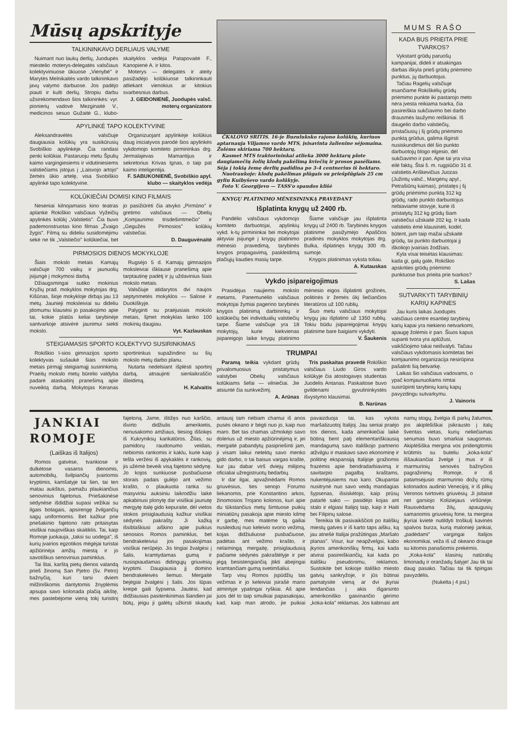Mūsų apskrityje
TALKININKAVO DERLIAUS VALYME
Nuimant nuo laukų derlių, Juodupės miestelio moterys-delegatės valsčiaus kolektyviniuose ūkiuose „Vienybė" ir Marytės Melnikaitės vardo talkininkavo javų valymo darbuose. Jos padėjo piauti ir kulti derlių. Stropiu darbu užsirekomendavo šios talkininkės: vyr. pionierių vadovė Mezginaitė V., medicinos sesuo Gužaitė G., klubo-skaityklos vedėja Patapovaitė F., Kanopienė A. ir kitos.
Moterys — delegatės ir ateity pasižadėjo kolūkiuose talkininkauti atliekant vienokius ar kitokius svarbesnius darbus.
J. GEIDONIENĖ, Juodupės valsč. moterų organizatore
APYLINKĖ TAPO KOLEKTYVINE
Aleksandravėlės valsčiuje daugiausia kolūkių yra susikūrusių Svobiškio apylinkėje. Čia randasi penki kolūkiai. Pastaruoju metu Špulių kaimo vargingiesiems ir vidutiniesiems valstiečiams įstojus į „Laisvojo artojo" žemės ūkio artelę, visa Svobiškio apylinkė tapo kolektyvine.
Organizuojant apylinkėje kolūkius daug iniciatyvos parodė šios apylinkės vykdomojo komiteto pirmininkas drg. Jermalajevas Mamantijus ir sekretorius Krivas Ignas, o taip pat kaimo inteligentija.
F. SABUKONIENĖ, Svobiškio apyl. klubo — skaityklos vedėja
KOLŪKIEČIAI DOMISI KINO FILMAIS
Neseniai kilnojamasis kino teatras aplankė Rokiškio valsčiaus Vyžeičių apylinkės kolūkį „Valstietis". Čia buvo pademonstruotas kino filmas „Žvaigo žygis". Filmą su dideliu susidomėjimu sekė ne tik „Valstiečio" kolūkiečiai, bet jo pasižiūrėti čia atvyko „Pirmūno" ir gretimo valsčiaus — Obelių „Komjaunimo trisdešimtmečio" ir „Gegužės Pirmosios" kolūkių valstiečiai.
D. Dauguvėnaitė
PIRMOSIOS DIENOS MOKYKLOJE
Šiais mokslo metais Kamajų valsčiuje 700 vaikų ir jaunuolių įsijungė į mokymosi darbą.
Džiaugsmingai sutiko mokinius Kryžių prad. mokyklos mokytojas drg. Kišūnas, šioje mokykloje dirbąs jau 13 metų. Jaunieji moksleiviai su dideliu įdomumu klausėsi jo pasakojimo apie tai, kokie platūs keliai tarybinėje santvarkoje atsivėrė jaunimui siekti mokslo.
Rugsėjo 5 d. Kamajų gimnazijos moksleiviai išklausė pranešimą apie tarptautinę padėtį ir jų uždavinius šiais mokslo metais.
Valsčiuje atidarytos dvi naujos septynmetės mokyklos — Salose ir Duokiškyje.
Palyginti su praėjusiais mokslo metais, šįmet mokyklas lanko 100 mokinių daugiau.
Vyt. Kazlauskas
STEIGIAMASIS SPORTO KOLEKTYVO SUSIRINKIMAS
Rokiškio I-sios gimnazijos sporto kolektyvas sušaukė šiais mokslo metais pirmąjį steigiamąjį susirinkimą. Praeitų mokslo metų būrelio valdyba padarė ataskaitinį pranešimą apie nuveiktą darbą. Mokytojas Keranas sportininkus supažindino su šių mokslo metų darbo planu.
Nutarta nedelsiant išplėsti sportinį darbą, atnaujinti sienlaikraščio išleidimą.
H. Kalvaitis
ČKALOVO SRITIS. 16-je Buzuluksko rajono kolūkių, kuriuos aptarnauja Viljamso vardo MTS, įsisavinta žalienine sėjomaina. Žolėms skiriama 700 hektarų.
Kasmet MTS traktorininkai atlieka 3000 hektarų plote daugiamečių žolių klodų pakėlimą kviečių ir prosos pasėliams. Sėja į tokią žemę derlių padidina po 3-4 centnerius iš hektaro.
Nuotraukoje: klodų pakėlimas plūgais su priešplūgiais 25 cm gyliu Kuibyševo vardo kolūkyje.
Foto V. Georgijevo — TASS'o spaudos klišė
KNYGŲ PLATINIMO MĖNESININKĄ PRAVEDANT
Išplatinta knygų už 2400 rb.
Pandėlio valsčiaus vykdomojo komiteto darbuotojai, apylinkių vykd. k-tų pirmininkai bei mokytojai aktyviai įsijungė į knygų platinimo mėnesio pravedimą, tarybinės knygos propagavimą, paskleidimą plačiųjų liaudies masių tarpe.
Šiame valsčiuje jau išplatinta knygų už 2400 rb. Tarybinės knygos platinime pasižymėjo Apaščios pradinės mokyklos mokytojas drg. Bulka, išplatinęs knygų 300 rb. sumoje.
Knygos platinimas vyksta toliau.
A. Kutauskas
Vykdo įsipareigojimus
Prasidėjus naujiems mokslo metams, Panemunėlio valsčiaus mokytojai žymiai pagerino tarybinės knygos platinimą darbininkų ir kolūkiečių bei individualių valstiečių tarpe. Šiame valsčiuje yra 18 mokytojų, kurie kiekvienas įsipareigojo laike knygų platinimo mėnesio eigos išplatinti grožinės, politinės ir žemės ūkį liečiančios literatūros už 100 rublių.
Šiuo metu valsčiaus mokytojai knygų jau išplatino už 1350 rublių. Tokiu būdu įsipareigojimai knygų platinime bare baigiami vykdyti.
V. Šaukenis
TRUMPAI
Paramą teikia vykdant grūdų privalomuosius pristatymus valstybei Obelių valsčiaus kolūkiams šefai — vilniečiai. Jie atsiuntė čia sunkvežimį.
A. Arūnas
Tris paskaitas pravedė Rokiškio valsčiaus Liudo Giros vardo kolūkyje čia atostogavęs studentas Juodelis Antanas. Paskaitose buvo gvildenami gyvulininkystės išvystymo klausimai.
B. Narūnas
MUMS RAŠO
KADA BUS PRIEITA PRIE TVARKOS?
Vykstant grūdų paruošų kampanijai, dideli ir atsakingas darbas iškyla prieš grūdų priėmimo punktus, jų darbuotojus.
Tačiau Ragelių valsčiuje esančiame Rokiškėlių grūdų priėmimo punkte iki pastarojo meto nėra įvesta reikiama tvarka, čia pasireiškia sukčiavimo bei darbo drausmės laužymo reiškiniai. Iš daugelio darbo valstiečių, pristačiusių į šį grūdų priėmimo punktą grūdus, galima išgirsti nusiskundimus dėl šio punkto darbuotojų blogo elgesio, dėl sukčiavimo ir pan. Apie tai yra visa eilė faktų. Štai š. m. rugpiūčio 31 d. valstietis Ariškevičius Juozas (Južintų valsč., Margėnų apyl., Petrašiūnų kaimas), pristatęs į šį grūdų priėmimo punktą 312 kg grūdų, rado punkto darbuotojus nebiaviame stovyje, kurie iš pristatytų 312 kg grūdų šiam valstiečiui užskaitė 202 kg. Ir kada valstietis ėmė klausinėti, kodėl, būtent, jam taip mažai užskaitė grūdų, tai punkto darbuotojai jį iškoliojo įvairiais žodžiais.
Kyla visai teisėtas klausimas: kada gi, galų gale, Rokiškio apskrities grūdų priėmimo punktuose bus prieita prie tvarkos?
S. Lašas
SUTVARKYTI TARYBINIŲ KARIŲ KAPINES
Jau kuris laikas Juodupės valsčiaus centre esantieji tarybinių karių kapai yra niekieno netvarkomi, apaugę žolėmis ir pan. Šiuos kapus supanti tvora yra aplūžusi, vaikščiojimo takai neišvalyti. Tačiau valsčiaus vykdomasis komitetas bei komjaunimo organizacija nesirūpina pašalinti šią betvarkę.
Laikas šio valsčiaus vadovams, o ypač komjaunuoliams rimtai susirūpinti tarybinių karių kapų pavyzdingu sutvarkymu.
J. Vainoris
JANKIAI ROMOJE
(Laiškas iš Italijos)
Romos gatvėse, tvankiose ir dulkėtose vasaros dienomis, automobilių, švilpiančių įvairiomis kryptimis, kamšatyje tai šen, tai ten matau aukštus, pamažu plaukiančius senovinius fajetonus. Priešakinėse sėdynėse išdidžiai supasi vežikai su ilgais botagais, apsirengę žvilgančių sagų uniformomis. Bet kažkur prie priešakinio fajetono rato pritaisytas visiškai naujoviškas skaitiklis. Tai, kaip Romoje juokauja, „taksi su uodega", iš kurių įvairios egzotikos mėgėjai turistai apžiūrinėja amžių miestą ir jo savotiškus senovinius paminklus.
Tai štai, karštą pietų dienos valandą prieš žinomą San Pjetro (šv. Petro) bažnyčią, kuri tarsi dviem milžiniškomis dantytomis žnyplėmis apsupa savo kolonada plačią aikštę, mes pastebėjome vieną tokį turistinį fajetoną. Jame, ištižęs nuo karščio, išvirto didžiulis amerikietis, nenusakomo amžiaus, tiesiog iššokęs iš Kukryniksų karikatūros. Žilas, su pamidorų raudonumo veidais, riebiomis rankomis ir kaklu, kurie kaip tešla veržėsi iš apykaklės ir rankovių, jis užėmė beveik visą fajetono sėdynę. Jo kojos sunkiuose pusbačiuose storais padais gulėjo ant vežimo krašto, o plaukuota ranka su masyviniu auksiniu laikrodžiu laikė apkabinusi plonytę dar visiškai jaunutę mergytę italę gido kepuraite, dėl vietos stokos prisiglaudusią kažkur visiškai sėdynės pakrašty. Ji kažką išsiblaškiusi aiškino apie puikius senosios Romos paminklus, bet bendrakeleiviui jos pasakojimas visiškai nerūpėjo. Jis tingiai žvalgėsi į šalis, kramtydamas gumą ir nusispiaudamas didingųjų griuvėsių kryptimi. Daugiausia jį domino bendrakeleivės liemuo. Mergaitė bejėgiai žvalgėsi į šalis. Jos lūpas kreipė gaili šypsena. Jautėsi, kad didžiausias pasitenkinimas šiandien jai būtų, jeigu ji galėtų užkirsti skaudų antausį tam riebiam chamui iš anos pusės okeano ir bėgti nuo jo, kaip nuo maro. Bet tas chamas užmokėjo savo dolerius už miesto apžiūrinėjimą ir, jei mergaitė pabandytų pasipriešinti jam, ji visam laikui netektų savo menko gido darbo, o tai baisus vargas krašte, kur jau dabar virš dviejų milijonų oficialiai užregistruotų bedarbių.
Ir dar ilgai, apvažinėdami Romos griuvėsius, ties senojo Forumo liekanomis, prie Konstantino arkos, žinomosios Trojano kolonos, kuri apie du tūkstančius metų šimtuose puikių miniatiūrų pasakoja apie miesto kilmę ir garbę, mes matėme tą gailiai nusileidusį nuo keleivio svorio vežimą, kojas didžiuliuose pusbačiuose, padėtas ant vežimo krašto, ir nelaimingą mergaitę, prisiglaudusią pačiame sėdynės pakraštėlyje ir per jėgą besistengiančią įtikti abejingai kramtančiam gumą svetimšaliui.
Tarp visų Romos įspūdžių tas vežimas ir jo keleiviai įsirašė mano atmintyje ypatingai ryškiai. Aš apie juos dėl to taip smulkiai papasakojau, kad, kaip man atrodo, jie puikiai pavaizduoja tai, kas vyksta maršalizuotoj Italijoj. Jau seniai praėjo tos dienos, kada amerikiečiai laikė būtiną bent patį elementariškiausią mandagumą savo itališkojo partnerio atžvilgiu ir maskavo savo ekonominę ir politinę ekspansiją Italijoje gražiomis frazėmis apie bendradarbiavimą ir savitarpio pagalbą kraštams, nukentėjusiems nuo karo. Okupantai nusitrynė nuo savo veidų mandagias šypsenas, išsiskėtojo, kaip prūsų patarlė sako — pasidėjo kojas ant stalo ir elgiasi Italijoj taip, kaip ir Haiti bei Filipinų salose.
Tereikia tik pasivaikščioti po itališkų miestų gatves ir iš karto taps aišku, ką jau atnešė Italijai pražūtingas „Maršalo planas". Visur, kur neapžvelgsi, kabo įkyrios amerikoniškų firmų, kai kada atvirai pasireiškiančių, kai kada po itališku pseudonimu, reklamos. Sustokite bet kokioje itališko miesto gatvių sankryžoje, ir jūs būtinai pamatysite vieną ar dvi įkyriai lendančias į akis išgarsinto amerikoniško gaivinančio gėrimo „koka-kola" reklamas. Jos kabinasi ant namų stogų, žvelgia iš parkų žalumos, jos akiplėšiškai įsikrausto į italų šventas vietas, kurių neliečiamas senumas buvo smarkiai saugomas. Akiplėšiška mergina vos pridengtomis krūtimis su buteliu „koka-kola" iššaukiančiai žvelgė į mus ir iš marmurinių senovės bažnyčios pagražinimų Romoje, ir iš patamsėjusio marmurinio dožų rūmų kolonados audinio Venecijoj, ir iš plikų Veronos tvirtovės griuvėsių. Ji įsitaisė net garsiojo Koliziejaus viršūnėje. Rausvėdama žilų, apaugusių samanomis griuvėsių fone, ta mergina įkyriai kvietė nutildyti troškulį kavinės spalvos burza, kurią malonieji jankiai, „padėdami" vargingai Italijos ekonomikai, veža iš už okeano drauge su kitomis panašiomis prekėmis.
„Koka-kola" klasinių natūralių limonadų ir oranžadų šalyje! Jau tik tai daug pasako. Tačiau tai tik tipingas pavyzdėlis.
(Nukelta į 4 psl.)